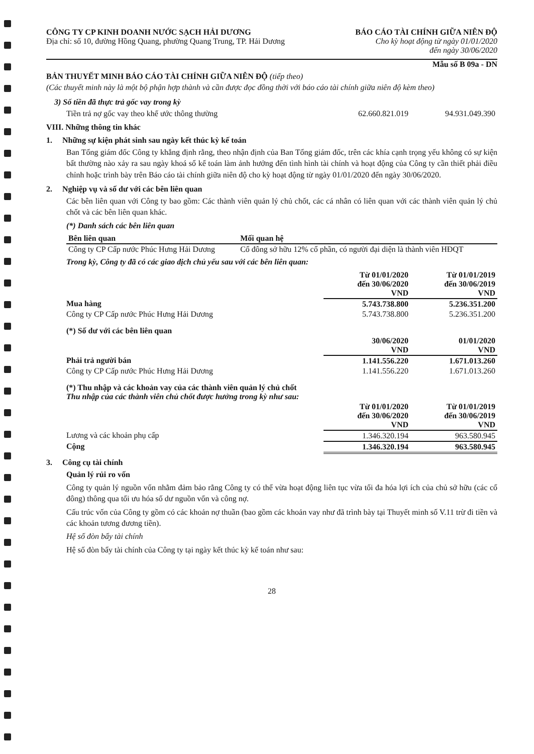CÔNG TY CP KINH DOANH NƯỚC SẠCH HẢI DƯƠNG
Địa chỉ: số 10, đường Hồng Quang, phường Quang Trung, TP. Hải Dương
BÁO CÁO TÀI CHÍNH GIỮA NIÊN ĐỘ
Cho kỳ hoạt động từ ngày 01/01/2020
đến ngày 30/06/2020
Mẫu số B 09a - DN
BẢN THUYẾT MINH BÁO CÁO TÀI CHÍNH GIỮA NIÊN ĐỘ (tiếp theo)
(Các thuyết minh này là một bộ phận hợp thành và cần được đọc đồng thời với báo cáo tài chính giữa niên độ kèm theo)
3) Số tiền đã thực trả gốc vay trong kỳ
| Tiền trả nợ gốc vay theo khế ước thông thường | 62.660.821.019 | 94.931.049.390 |
VIII. Những thông tin khác
1. Những sự kiện phát sinh sau ngày kết thúc kỳ kế toán
Ban Tổng giám đốc Công ty khẳng định rằng, theo nhận định của Ban Tổng giám đốc, trên các khía cạnh trọng yếu không có sự kiện bất thường nào xảy ra sau ngày khoá sổ kế toán làm ảnh hưởng đến tình hình tài chính và hoạt động của Công ty cần thiết phải điều chỉnh hoặc trình bày trên Báo cáo tài chính giữa niên độ cho kỳ hoạt động từ ngày 01/01/2020 đến ngày 30/06/2020.
2. Nghiệp vụ và số dư với các bên liên quan
Các bên liên quan với Công ty bao gồm: Các thành viên quản lý chủ chốt, các cá nhân có liên quan với các thành viên quản lý chủ chốt và các bên liên quan khác.
(*) Danh sách các bên liên quan
| Bên liên quan | Mối quan hệ |
| --- | --- |
| Công ty CP Cấp nước Phúc Hưng Hải Dương | Cổ đông sở hữu 12% cổ phần, có người đại diện là thành viên HĐQT |
Trong kỳ, Công ty đã có các giao dịch chủ yếu sau với các bên liên quan:
| | Từ 01/01/2020 đến 30/06/2020 VND | Từ 01/01/2019 đến 30/06/2019 VND |
| Mua hàng | 5.743.738.800 | 5.236.351.200 |
| Công ty CP Cấp nước Phúc Hưng Hải Dương | 5.743.738.800 | 5.236.351.200 |
| (*) Số dư với các bên liên quan | | |
| | 30/06/2020 VND | 01/01/2020 VND |
| Phải trả người bán | 1.141.556.220 | 1.671.013.260 |
| Công ty CP Cấp nước Phúc Hưng Hải Dương | 1.141.556.220 | 1.671.013.260 |
| (*) Thu nhập và các khoản vay của các thành viên quản lý chủ chốt Thu nhập của các thành viên chủ chốt được hưởng trong kỳ như sau: | | |
| | Từ 01/01/2020 đến 30/06/2020 VND | Từ 01/01/2019 đến 30/06/2019 VND |
| Lương và các khoản phụ cấp | 1.346.320.194 | 963.580.945 |
| Cộng | 1.346.320.194 | 963.580.945 |
3. Công cụ tài chính
Quản lý rủi ro vốn
Công ty quản lý nguồn vốn nhằm đảm bảo rằng Công ty có thể vừa hoạt động liên tục vừa tối đa hóa lợi ích của chủ sở hữu (các cổ đông) thông qua tối ưu hóa số dư nguồn vốn và công nợ.
Cấu trúc vốn của Công ty gồm có các khoản nợ thuần (bao gồm các khoản vay như đã trình bày tại Thuyết minh số V.11 trừ đi tiền và các khoản tương đương tiền).
Hệ số đòn bẩy tài chính
Hệ số đòn bẩy tài chính của Công ty tại ngày kết thúc kỳ kế toán như sau:
28